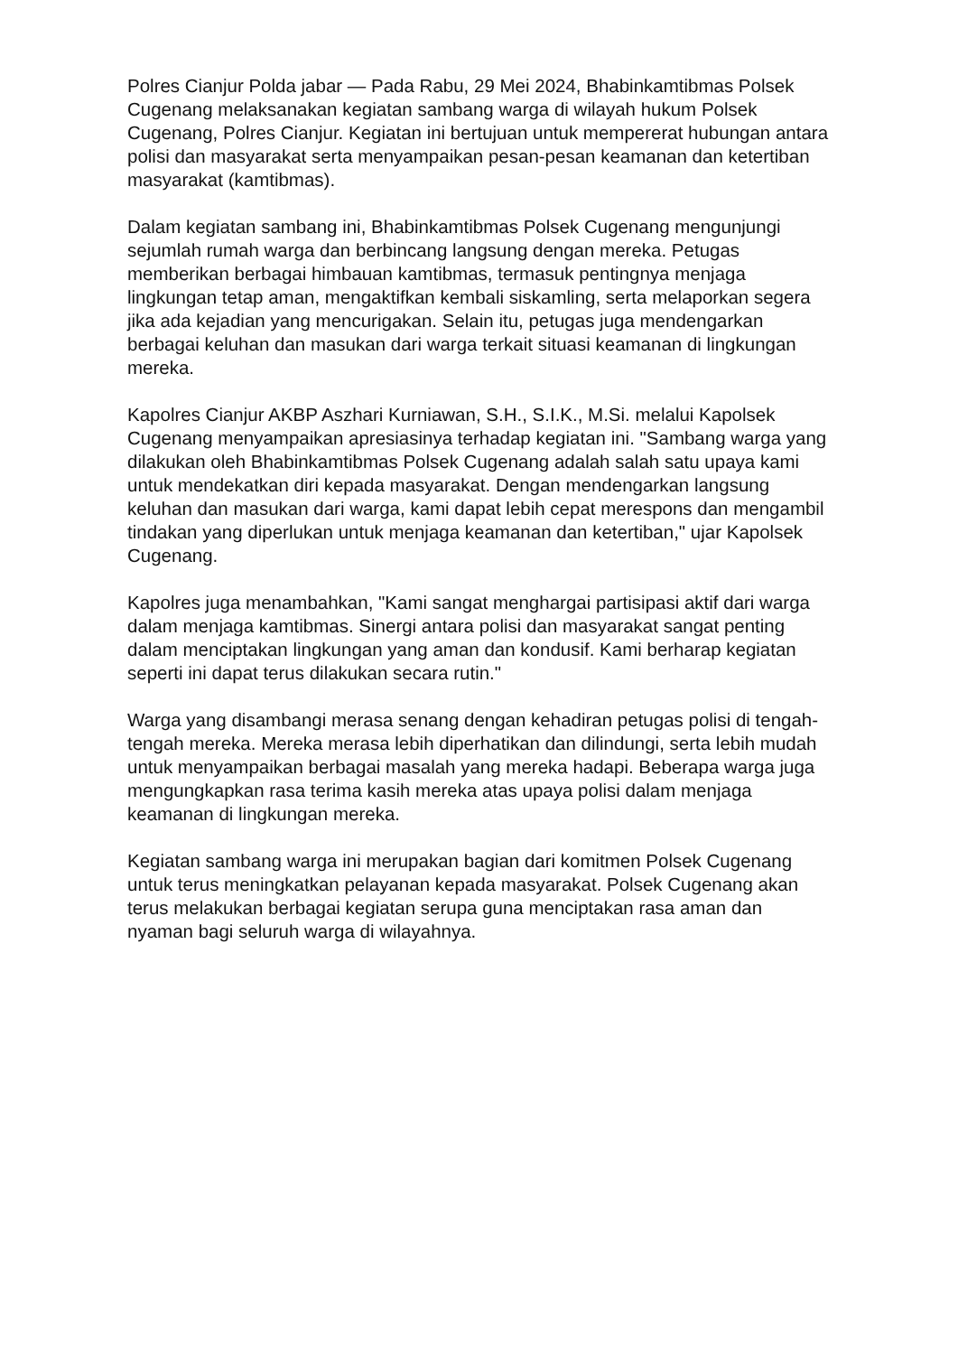Polres Cianjur Polda jabar — Pada Rabu, 29 Mei 2024, Bhabinkamtibmas Polsek Cugenang melaksanakan kegiatan sambang warga di wilayah hukum Polsek Cugenang, Polres Cianjur. Kegiatan ini bertujuan untuk mempererat hubungan antara polisi dan masyarakat serta menyampaikan pesan-pesan keamanan dan ketertiban masyarakat (kamtibmas).
Dalam kegiatan sambang ini, Bhabinkamtibmas Polsek Cugenang mengunjungi sejumlah rumah warga dan berbincang langsung dengan mereka. Petugas memberikan berbagai himbauan kamtibmas, termasuk pentingnya menjaga lingkungan tetap aman, mengaktifkan kembali siskamling, serta melaporkan segera jika ada kejadian yang mencurigakan. Selain itu, petugas juga mendengarkan berbagai keluhan dan masukan dari warga terkait situasi keamanan di lingkungan mereka.
Kapolres Cianjur AKBP Aszhari Kurniawan, S.H., S.I.K., M.Si. melalui Kapolsek Cugenang menyampaikan apresiasinya terhadap kegiatan ini. "Sambang warga yang dilakukan oleh Bhabinkamtibmas Polsek Cugenang adalah salah satu upaya kami untuk mendekatkan diri kepada masyarakat. Dengan mendengarkan langsung keluhan dan masukan dari warga, kami dapat lebih cepat merespons dan mengambil tindakan yang diperlukan untuk menjaga keamanan dan ketertiban," ujar Kapolsek Cugenang.
Kapolres juga menambahkan, "Kami sangat menghargai partisipasi aktif dari warga dalam menjaga kamtibmas. Sinergi antara polisi dan masyarakat sangat penting dalam menciptakan lingkungan yang aman dan kondusif. Kami berharap kegiatan seperti ini dapat terus dilakukan secara rutin."
Warga yang disambangi merasa senang dengan kehadiran petugas polisi di tengah-tengah mereka. Mereka merasa lebih diperhatikan dan dilindungi, serta lebih mudah untuk menyampaikan berbagai masalah yang mereka hadapi. Beberapa warga juga mengungkapkan rasa terima kasih mereka atas upaya polisi dalam menjaga keamanan di lingkungan mereka.
Kegiatan sambang warga ini merupakan bagian dari komitmen Polsek Cugenang untuk terus meningkatkan pelayanan kepada masyarakat. Polsek Cugenang akan terus melakukan berbagai kegiatan serupa guna menciptakan rasa aman dan nyaman bagi seluruh warga di wilayahnya.